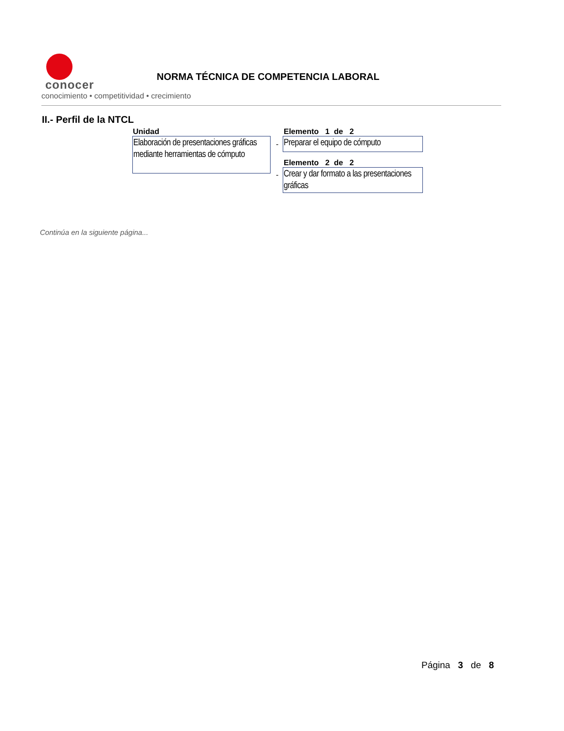conocer
conocimiento • competitividad • crecimiento
NORMA TÉCNICA DE COMPETENCIA LABORAL
II.- Perfil de la NTCL
Unidad
Elaboración de presentaciones gráficas mediante herramientas de cómputo
Elemento 1 de 2
-
Preparar el equipo de cómputo
Elemento 2 de 2
-
Crear y dar formato a las presentaciones gráficas
Continúa en la siguiente página...
Página 3 de 8